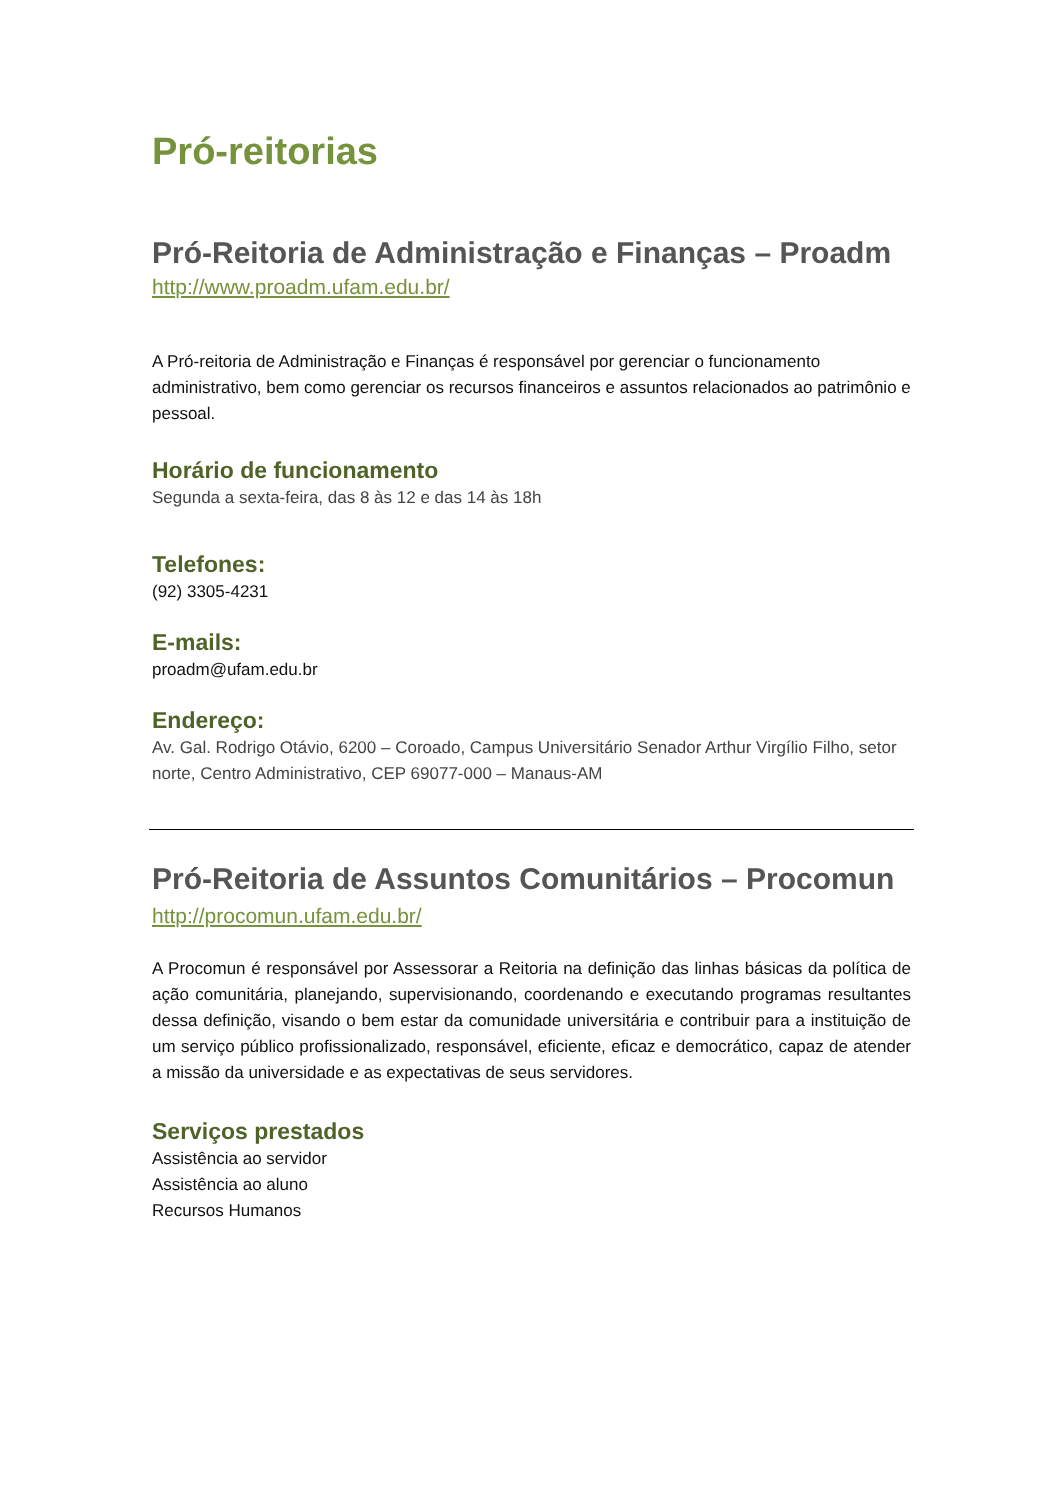Pró-reitorias
Pró-Reitoria de Administração e Finanças – Proadm
http://www.proadm.ufam.edu.br/
A Pró-reitoria de Administração e Finanças é responsável por gerenciar o funcionamento administrativo, bem como gerenciar os recursos financeiros e assuntos relacionados ao patrimônio e pessoal.
Horário de funcionamento
Segunda a sexta-feira, das 8 às 12 e das 14 às 18h
Telefones:
(92) 3305-4231
E-mails:
proadm@ufam.edu.br
Endereço:
Av. Gal. Rodrigo Otávio, 6200 – Coroado, Campus Universitário Senador Arthur Virgílio Filho, setor norte, Centro Administrativo, CEP 69077-000 – Manaus-AM
Pró-Reitoria de Assuntos Comunitários – Procomun
http://procomun.ufam.edu.br/
A Procomun é responsável por Assessorar a Reitoria na definição das linhas básicas da política de ação comunitária, planejando, supervisionando, coordenando e executando programas resultantes dessa definição, visando o bem estar da comunidade universitária e contribuir para a instituição de um serviço público profissionalizado, responsável, eficiente, eficaz e democrático, capaz de atender a missão da universidade e as expectativas de seus servidores.
Serviços prestados
Assistência ao servidor
Assistência ao aluno
Recursos Humanos